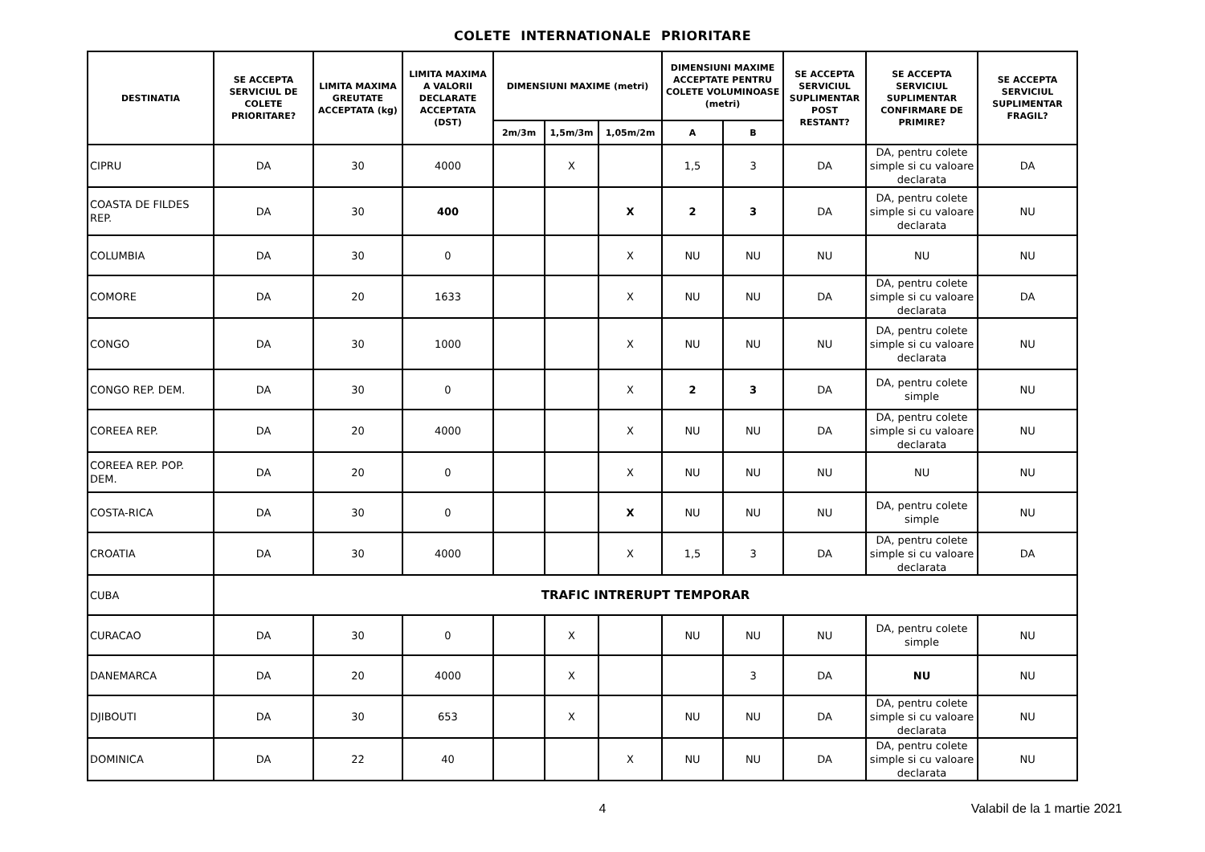COLETE INTERNATIONALE PRIORITARE
| DESTINATIA | SE ACCEPTA SERVICIUL DE COLETE PRIORITARE? | LIMITA MAXIMA GREUTATE ACCEPTATA (kg) | LIMITA MAXIMA A VALORII DECLARATE ACCEPTATA (DST) | DIMENSIUNI MAXIME (metri) | | | DIMENSIUNI MAXIME ACCEPTATE PENTRU COLETE VOLUMINOASE (metri) | | SE ACCEPTA SERVICIUL SUPLIMENTAR POST RESTANT? | SE ACCEPTA SERVICIUL SUPLIMENTAR CONFIRMARE DE PRIMIRE? | SE ACCEPTA SERVICIUL SUPLIMENTAR FRAGIL? |
| --- | --- | --- | --- | --- | --- | --- | --- | --- | --- | --- | --- |
| | | | | 2m/3m | 1,5m/3m | 1,05m/2m | A | B | | | |
| CIPRU | DA | 30 | 4000 | | X | | 1,5 | 3 | DA | DA, pentru colete simple si cu valoare declarata | DA |
| COASTA DE FILDES REP. | DA | 30 | 400 | | | X | 2 | 3 | DA | DA, pentru colete simple si cu valoare declarata | NU |
| COLUMBIA | DA | 30 | 0 | | | X | NU | NU | NU | NU | NU |
| COMORE | DA | 20 | 1633 | | | X | NU | NU | DA | DA, pentru colete simple si cu valoare declarata | DA |
| CONGO | DA | 30 | 1000 | | | X | NU | NU | NU | DA, pentru colete simple si cu valoare declarata | NU |
| CONGO REP. DEM. | DA | 30 | 0 | | | X | 2 | 3 | DA | DA, pentru colete simple | NU |
| COREEA REP. | DA | 20 | 4000 | | | X | NU | NU | DA | DA, pentru colete simple si cu valoare declarata | NU |
| COREEA REP. POP. DEM. | DA | 20 | 0 | | | X | NU | NU | NU | NU | NU |
| COSTA-RICA | DA | 30 | 0 | | | X | NU | NU | NU | DA, pentru colete simple | NU |
| CROATIA | DA | 30 | 4000 | | | X | 1,5 | 3 | DA | DA, pentru colete simple si cu valoare declarata | DA |
| CUBA | TRAFIC INTRERUPT TEMPORAR | | | | | | | | | | |
| CURACAO | DA | 30 | 0 | | X | | NU | NU | NU | DA, pentru colete simple | NU |
| DANEMARCA | DA | 20 | 4000 | | X | | | 3 | DA | NU | NU |
| DJIBOUTI | DA | 30 | 653 | | X | | NU | NU | DA | DA, pentru colete simple si cu valoare declarata | NU |
| DOMINICA | DA | 22 | 40 | | | X | NU | NU | DA | DA, pentru colete simple si cu valoare declarata | NU |
4
Valabil de la 1 martie 2021